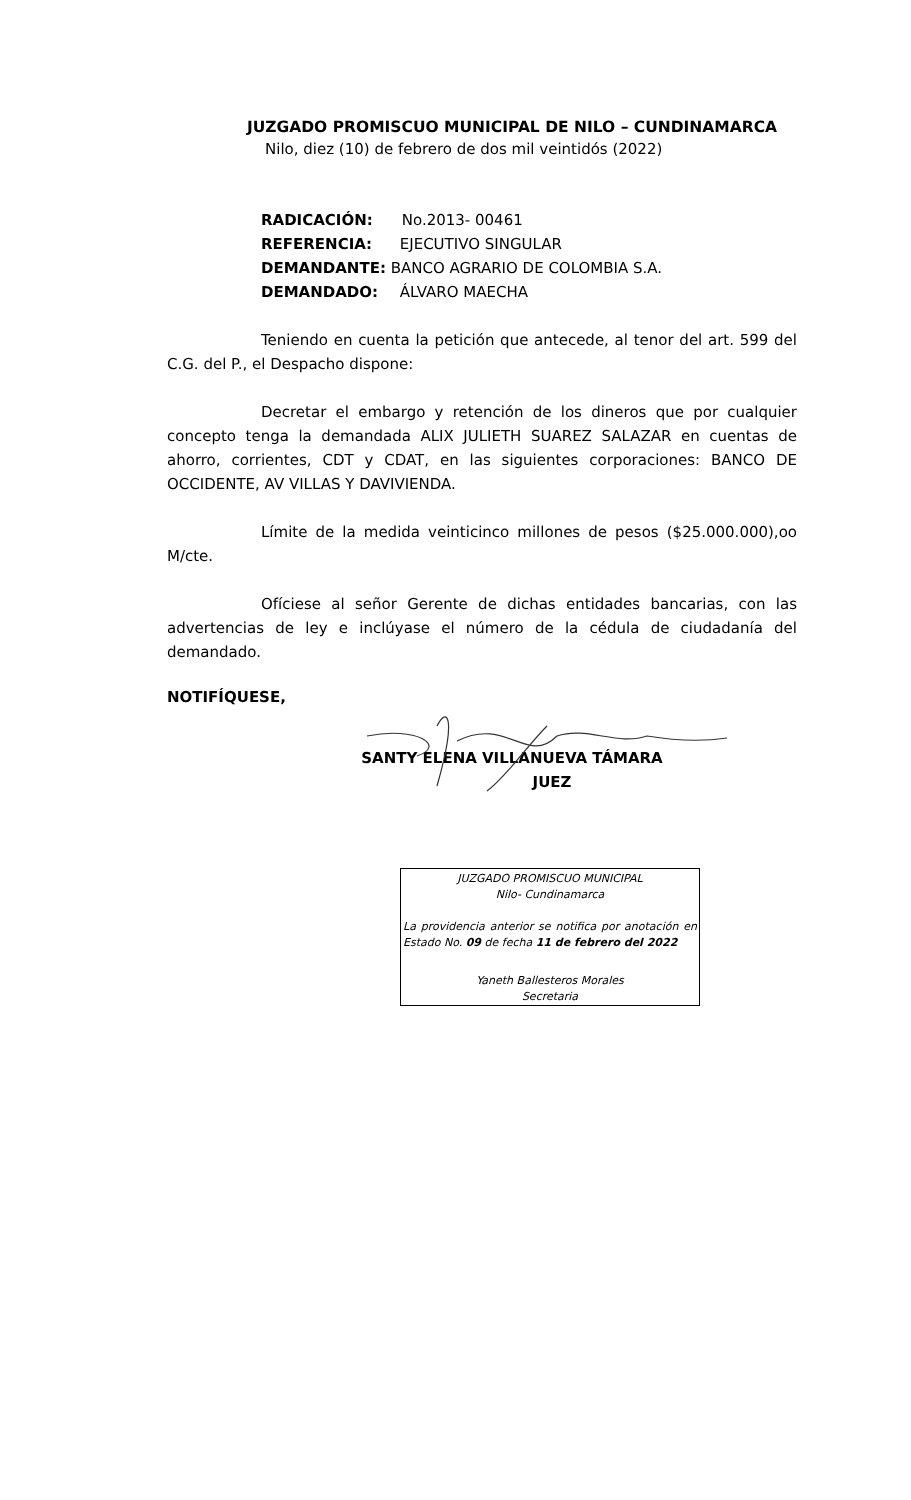JUZGADO PROMISCUO MUNICIPAL DE NILO – CUNDINAMARCA
Nilo, diez (10) de febrero de dos mil veintidós (2022)
RADICACIÓN: No.2013- 00461
REFERENCIA: EJECUTIVO SINGULAR
DEMANDANTE: BANCO AGRARIO DE COLOMBIA S.A.
DEMANDADO: ÁLVARO MAECHA
Teniendo en cuenta la petición que antecede, al tenor del art. 599 del C.G. del P., el Despacho dispone:
Decretar el embargo y retención de los dineros que por cualquier concepto tenga la demandada ALIX JULIETH SUAREZ SALAZAR en cuentas de ahorro, corrientes, CDT y CDAT, en las siguientes corporaciones: BANCO DE OCCIDENTE, AV VILLAS Y DAVIVIENDA.
Límite de la medida veinticinco millones de pesos ($25.000.000),oo M/cte.
Ofíciese al señor Gerente de dichas entidades bancarias, con las advertencias de ley e inclúyase el número de la cédula de ciudadanía del demandado.
NOTIFÍQUESE,
SANTY ELENA VILLANUEVA TÁMARA
JUEZ
JUZGADO PROMISCUO MUNICIPAL
Nilo- Cundinamarca
La providencia anterior se notifica por anotación en Estado No. 09 de fecha 11 de febrero del 2022
Yaneth Ballesteros Morales
Secretaria